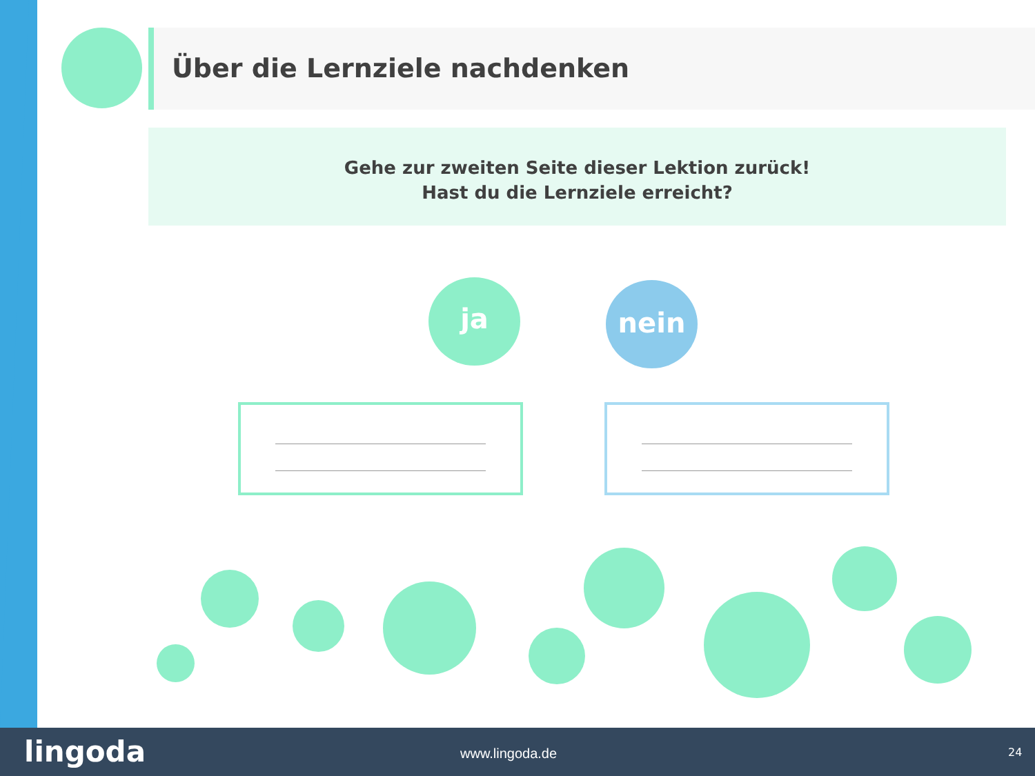Über die Lernziele nachdenken
Gehe zur zweiten Seite dieser Lektion zurück!
Hast du die Lernziele erreicht?
ja nein
lingoda www.lingoda.de 24